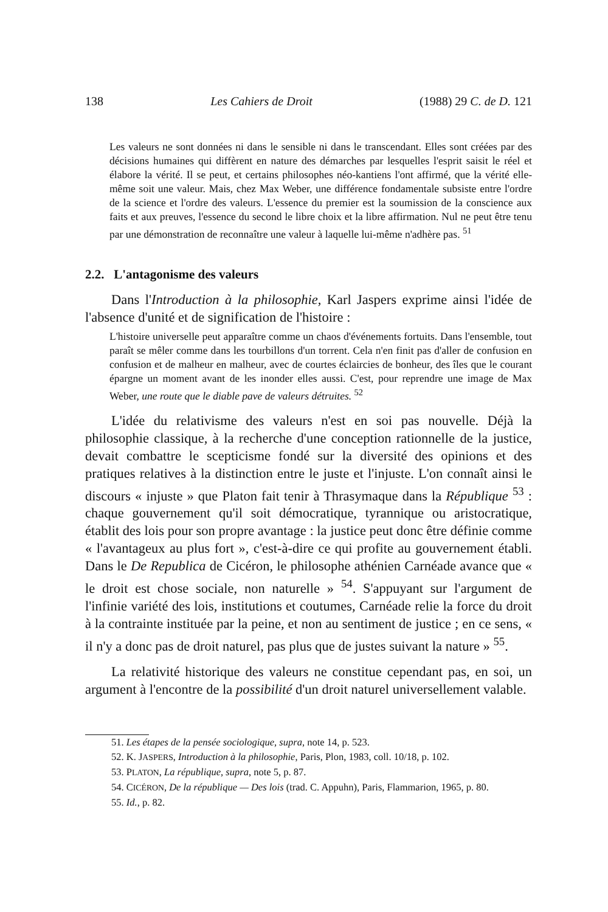138 Les Cahiers de Droit (1988) 29 C. de D. 121
Les valeurs ne sont données ni dans le sensible ni dans le transcendant. Elles sont créées par des décisions humaines qui diffèrent en nature des démarches par lesquelles l'esprit saisit le réel et élabore la vérité. Il se peut, et certains philosophes néo-kantiens l'ont affirmé, que la vérité elle-même soit une valeur. Mais, chez Max Weber, une différence fondamentale subsiste entre l'ordre de la science et l'ordre des valeurs. L'essence du premier est la soumission de la conscience aux faits et aux preuves, l'essence du second le libre choix et la libre affirmation. Nul ne peut être tenu par une démonstration de reconnaître une valeur à laquelle lui-même n'adhère pas. <sup>51</sup>
2.2. L'antagonisme des valeurs
Dans l'Introduction à la philosophie, Karl Jaspers exprime ainsi l'idée de l'absence d'unité et de signification de l'histoire :
L'histoire universelle peut apparaître comme un chaos d'événements fortuits. Dans l'ensemble, tout paraît se mêler comme dans les tourbillons d'un torrent. Cela n'en finit pas d'aller de confusion en confusion et de malheur en malheur, avec de courtes éclaircies de bonheur, des îles que le courant épargne un moment avant de les inonder elles aussi. C'est, pour reprendre une image de Max Weber, une route que le diable pave de valeurs détruites. <sup>52</sup>
L'idée du relativisme des valeurs n'est en soi pas nouvelle. Déjà la philosophie classique, à la recherche d'une conception rationnelle de la justice, devait combattre le scepticisme fondé sur la diversité des opinions et des pratiques relatives à la distinction entre le juste et l'injuste. L'on connaît ainsi le discours « injuste » que Platon fait tenir à Thrasymaque dans la République <sup>53</sup> : chaque gouvernement qu'il soit démocratique, tyrannique ou aristocratique, établit des lois pour son propre avantage : la justice peut donc être définie comme « l'avantageux au plus fort », c'est-à-dire ce qui profite au gouvernement établi. Dans le De Republica de Cicéron, le philosophe athénien Carnéade avance que « le droit est chose sociale, non naturelle » <sup>54</sup>. S'appuyant sur l'argument de l'infinie variété des lois, institutions et coutumes, Carnéade relie la force du droit à la contrainte instituée par la peine, et non au sentiment de justice ; en ce sens, « il n'y a donc pas de droit naturel, pas plus que de justes suivant la nature » <sup>55</sup>.
La relativité historique des valeurs ne constitue cependant pas, en soi, un argument à l'encontre de la possibilité d'un droit naturel universellement valable.
51. Les étapes de la pensée sociologique, supra, note 14, p. 523.
52. K. JASPERS, Introduction à la philosophie, Paris, Plon, 1983, coll. 10/18, p. 102.
53. PLATON, La république, supra, note 5, p. 87.
54. CICÉRON, De la république — Des lois (trad. C. Appuhn), Paris, Flammarion, 1965, p. 80.
55. Id., p. 82.